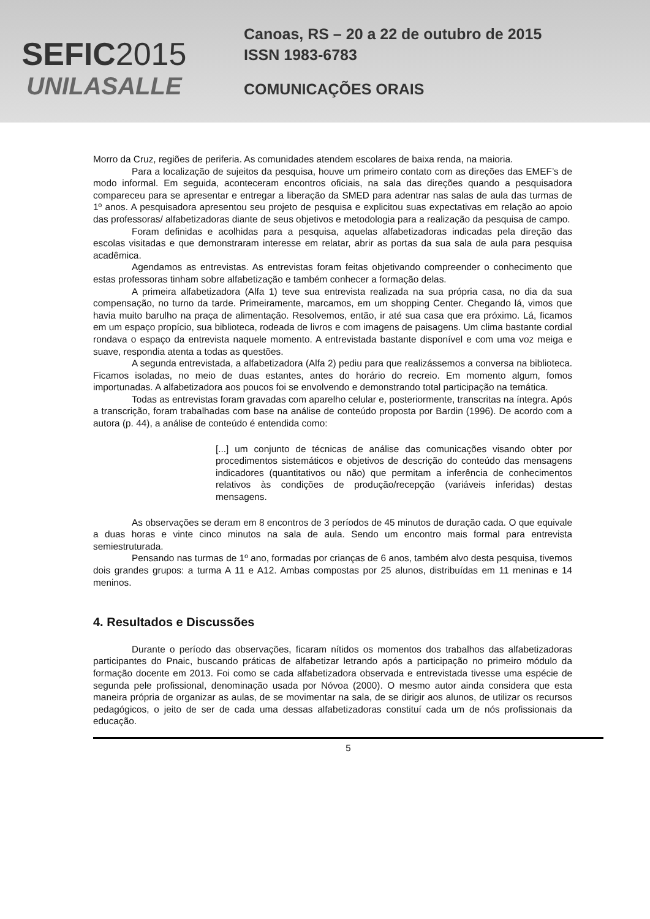SEFIC2015
UNILASALLE
Canoas, RS – 20 a 22 de outubro de 2015
ISSN 1983-6783
COMUNICAÇÕES ORAIS
Morro da Cruz, regiões de periferia. As comunidades atendem escolares de baixa renda, na maioria.
Para a localização de sujeitos da pesquisa, houve um primeiro contato com as direções das EMEF’s de modo informal. Em seguida, aconteceram encontros oficiais, na sala das direções quando a pesquisadora compareceu para se apresentar e entregar a liberação da SMED para adentrar nas salas de aula das turmas de 1º anos. A pesquisadora apresentou seu projeto de pesquisa e explicitou suas expectativas em relação ao apoio das professoras/ alfabetizadoras diante de seus objetivos e metodologia para a realização da pesquisa de campo.
Foram definidas e acolhidas para a pesquisa, aquelas alfabetizadoras indicadas pela direção das escolas visitadas e que demonstraram interesse em relatar, abrir as portas da sua sala de aula para pesquisa acadêmica.
Agendamos as entrevistas. As entrevistas foram feitas objetivando compreender o conhecimento que estas professoras tinham sobre alfabetização e também conhecer a formação delas.
A primeira alfabetizadora (Alfa 1) teve sua entrevista realizada na sua própria casa, no dia da sua compensação, no turno da tarde. Primeiramente, marcamos, em um shopping Center. Chegando lá, vimos que havia muito barulho na praça de alimentação. Resolvemos, então, ir até sua casa que era próximo. Lá, ficamos em um espaço propício, sua biblioteca, rodeada de livros e com imagens de paisagens. Um clima bastante cordial rondava o espaço da entrevista naquele momento. A entrevistada bastante disponível e com uma voz meiga e suave, respondia atenta a todas as questões.
A segunda entrevistada, a alfabetizadora (Alfa 2) pediu para que realizássemos a conversa na biblioteca. Ficamos isoladas, no meio de duas estantes, antes do horário do recreio. Em momento algum, fomos importunadas. A alfabetizadora aos poucos foi se envolvendo e demonstrando total participação na temática.
Todas as entrevistas foram gravadas com aparelho celular e, posteriormente, transcritas na íntegra. Após a transcrição, foram trabalhadas com base na análise de conteúdo proposta por Bardin (1996). De acordo com a autora (p. 44), a análise de conteúdo é entendida como:
[...] um conjunto de técnicas de análise das comunicações visando obter por procedimentos sistemáticos e objetivos de descrição do conteúdo das mensagens indicadores (quantitativos ou não) que permitam a inferência de conhecimentos relativos às condições de produção/recepção (variáveis inferidas) destas mensagens.
As observações se deram em 8 encontros de 3 períodos de 45 minutos de duração cada. O que equivale a duas horas e vinte cinco minutos na sala de aula. Sendo um encontro mais formal para entrevista semiestruturada.
Pensando nas turmas de 1º ano, formadas por crianças de 6 anos, também alvo desta pesquisa, tivemos dois grandes grupos: a turma A 11 e A12. Ambas compostas por 25 alunos, distribuídas em 11 meninas e 14 meninos.
4. Resultados e Discussões
Durante o período das observações, ficaram nítidos os momentos dos trabalhos das alfabetizadoras participantes do Pnaic, buscando práticas de alfabetizar letrando após a participação no primeiro módulo da formação docente em 2013. Foi como se cada alfabetizadora observada e entrevistada tivesse uma espécie de segunda pele profissional, denominação usada por Nóvoa (2000). O mesmo autor ainda considera que esta maneira própria de organizar as aulas, de se movimentar na sala, de se dirigir aos alunos, de utilizar os recursos pedagógicos, o jeito de ser de cada uma dessas alfabetizadoras constituí cada um de nós profissionais da educação.
5